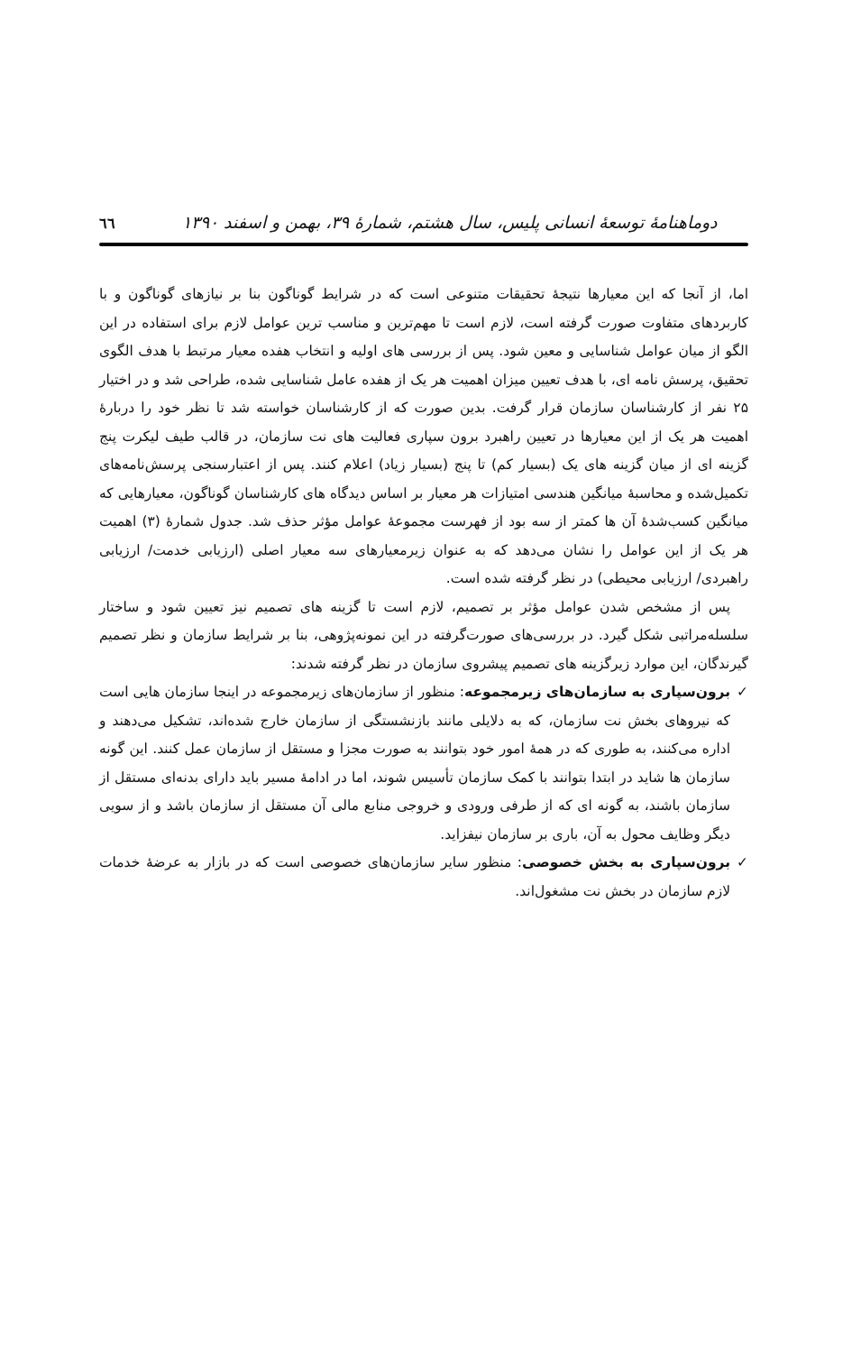دوماهنامهٔ توسعهٔ انسانی پلیس، سال هشتم، شمارهٔ ۳۹، بهمن و اسفند ۱۳۹۰ ٦٦
اما، از آنجا که این معیارها نتیجهٔ تحقیقات متنوعی است که در شرایط گوناگون بنا بر نیازهای گوناگون و با کاربردهای متفاوت صورت گرفته است، لازم است تا مهم‌ترین و مناسب ترین عوامل لازم برای استفاده در این الگو از میان عوامل شناسایی و معین شود. پس از بررسی های اولیه و انتخاب هفده معیار مرتبط با هدف الگوی تحقیق، پرسش نامه ای، با هدف تعیین میزان اهمیت هر یک از هفده عامل شناسایی شده، طراحی شد و در اختیار ۲۵ نفر از کارشناسان سازمان قرار گرفت. بدین صورت که از کارشناسان خواسته شد تا نظر خود را دربارهٔ اهمیت هر یک از این معیارها در تعیین راهبرد برون سپاری فعالیت های نت سازمان، در قالب طیف لیکرت پنج گزینه ای از میان گزینه های یک (بسیار کم) تا پنج (بسیار زیاد) اعلام کنند. پس از اعتبارسنجی پرسش‌نامه‌های تکمیل‌شده و محاسبهٔ میانگین هندسی امتیازات هر معیار بر اساس دیدگاه های کارشناسان گوناگون، معیارهایی که میانگین کسب‌شدهٔ آن ها کمتر از سه بود از فهرست مجموعهٔ عوامل مؤثر حذف شد. جدول شمارهٔ (۳) اهمیت هر یک از این عوامل را نشان می‌دهد که به عنوان زیرمعیارهای سه معیار اصلی (ارزیابی خدمت/ ارزیابی راهبردی/ ارزیابی محیطی) در نظر گرفته شده است.
پس از مشخص شدن عوامل مؤثر بر تصمیم، لازم است تا گزینه های تصمیم نیز تعیین شود و ساختار سلسله‌مراتبی شکل گیرد. در بررسی‌های صورت‌گرفته در این نمونه‌پژوهی، بنا بر شرایط سازمان و نظر تصمیم گیرندگان، این موارد زیرگزینه های تصمیم پیشروی سازمان در نظر گرفته شدند:
✓ برون‌سپاری به سازمان‌های زیرمجموعه: منظور از سازمان‌های زیرمجموعه در اینجا سازمان هایی است که نیروهای بخش نت سازمان، که به دلایلی مانند بازنشستگی از سازمان خارج شده‌اند، تشکیل می‌دهند و اداره می‌کنند، به طوری که در همهٔ امور خود بتوانند به صورت مجزا و مستقل از سازمان عمل کنند. این گونه سازمان ها شاید در ابتدا بتوانند با کمک سازمان تأسیس شوند، اما در ادامهٔ مسیر باید دارای بدنه‌ای مستقل از سازمان باشند، به گونه ای که از طرفی ورودی و خروجی منابع مالی آن مستقل از سازمان باشد و از سویی دیگر وظایف محول به آن، باری بر سازمان نیفزاید.
✓ برون‌سپاری به بخش خصوصی: منظور سایر سازمان‌های خصوصی است که در بازار به عرضهٔ خدمات لازم سازمان در بخش نت مشغول‌اند.